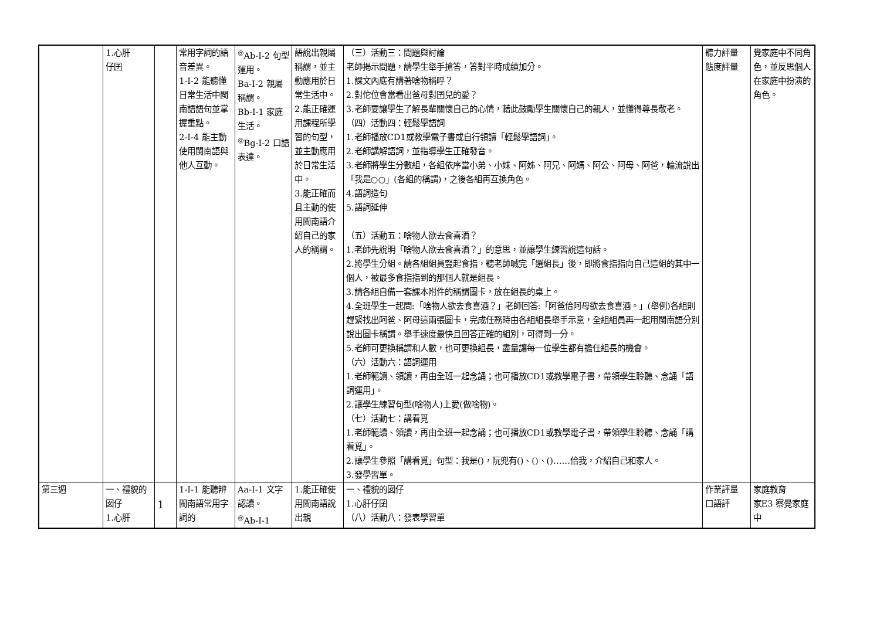| | 1.心肝 仔囝 | | 常用字詞的語音差異。 1-Ⅰ-2 能聽懂日常生活中閩南語語句並掌握重點。 2-Ⅰ-4 能主動使用閩南語與他人互動。 | <sup>◎</sup>Ab-Ⅰ-2 句型運用。 Ba-Ⅰ-2 親屬稱謂。 Bb-Ⅰ-1 家庭生活。 <sup>◎</sup>Bg-Ⅰ-2 口語表達。 | 語說出親屬稱謂，並主動應用於日常生活中。 2.能正確運用課程所學習的句型，並主動應用於日常生活中。 3.能正確而且主動的使用閩南語介紹自己的家人的稱謂。 | （三）活動三：問題與討論 老師揭示問題，請學生舉手搶答，答對平時成績加分。 1.課文內底有講著啥物稱呼？ 2.對佗位會當看出爸母對囝兒的愛？ 3.老師要讓學生了解長輩關懷自己的心情，藉此鼓勵學生關懷自己的親人，並懂得尊長敬老。 （四）活動四：輕鬆學語詞 1.老師播放CD1或教學電子書或自行領讀「輕鬆學語詞」。 2.老師講解語詞，並指導學生正確發音。 3.老師將學生分數組，各組依序當小弟、小妹、阿姊、阿兄、阿媽、阿公、阿母、阿爸，輪流說出「我是○○」(各組的稱謂)，之後各組再互換角色。 4.語詞造句 5.語詞延伸 （五）活動五：啥物人欲去食喜酒？ 1.老師先說明「啥物人欲去食喜酒？」的意思，並讓學生練習說這句話。 2.將學生分組。請各組組員豎起食指，聽老師喊完「選組長」後，即將食指指向自己這組的其中一個人，被最多食指指到的那個人就是組長。 3.請各組自備一套課本附件的稱謂圖卡，放在組長的桌上。 4.全班學生一起問:「啥物人欲去食喜酒？」老師回答:「阿爸佮阿母欲去食喜酒。」(舉例)各組則趕緊找出阿爸、阿母這兩張圖卡，完成任務時由各組組長舉手示意，全組組員再一起用閩南語分別說出圖卡稱謂。舉手速度最快且回答正確的組別，可得到一分。 5.老師可更換稱謂和人數，也可更換組長，盡量讓每一位學生都有擔任組長的機會。 （六）活動六：語詞運用 1.老師範讀、領讀，再由全班一起念誦；也可播放CD1或教學電子書，帶領學生聆聽、念誦「語詞運用」。 2.讓學生練習句型(啥物人)上愛(做啥物)。 （七）活動七：講看覓 1.老師範讀、領讀，再由全班一起念誦；也可播放CD1或教學電子書，帶領學生聆聽、念誦「講看覓」。 2.讓學生參照「講看覓」句型：我是()，阮兜有()、()、()……佮我，介紹自己和家人。 3.發學習單。 | 聽力評量 態度評量 | 覺家庭中不同角色，並反思個人在家庭中扮演的角色。 |
| 第三週 | 一、禮貌的囡仔 1.心肝 | 1 | 1-Ⅰ-1 能聽辨閩南語常用字詞的 | Aa-Ⅰ-1 文字認讀。 <sup>◎</sup>Ab-Ⅰ-1 | 1.能正確使用閩南語說出親 | 一、禮貌的囡仔 1.心肝仔囝 （八）活動八：發表學習單 | 作業評量 口語評 | 家庭教育 家E3 察覺家庭中 |